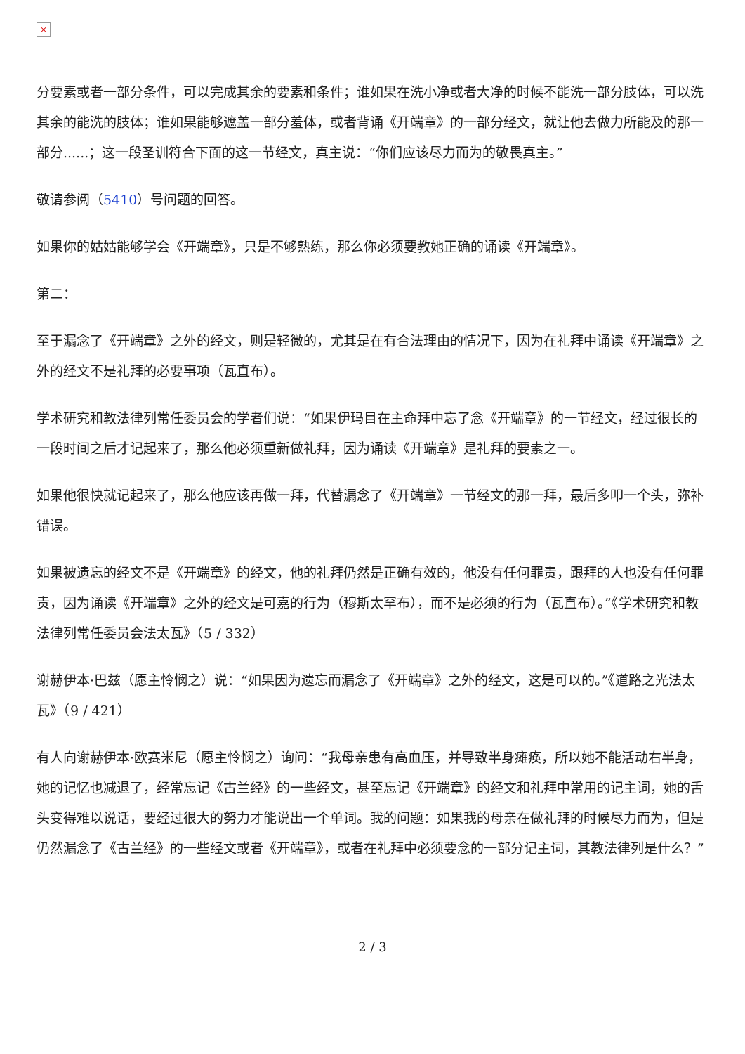×
分要素或者一部分条件，可以完成其余的要素和条件；谁如果在洗小净或者大净的时候不能洗一部分肢体，可以洗其余的能洗的肢体；谁如果能够遮盖一部分羞体，或者背诵《开端章》的一部分经文，就让他去做力所能及的那一部分......；这一段圣训符合下面的这一节经文，真主说：“你们应该尽力而为的敬畏真主。”
敬请参阅（5410）号问题的回答。
如果你的姑姑能够学会《开端章》，只是不够熟练，那么你必须要教她正确的诵读《开端章》。
第二：
至于漏念了《开端章》之外的经文，则是轻微的，尤其是在有合法理由的情况下，因为在礼拜中诵读《开端章》之外的经文不是礼拜的必要事项（瓦直布）。
学术研究和教法律列常任委员会的学者们说：“如果伊玛目在主命拜中忘了念《开端章》的一节经文，经过很长的一段时间之后才记起来了，那么他必须重新做礼拜，因为诵读《开端章》是礼拜的要素之一。
如果他很快就记起来了，那么他应该再做一拜，代替漏念了《开端章》一节经文的那一拜，最后多叩一个头，弥补错误。
如果被遗忘的经文不是《开端章》的经文，他的礼拜仍然是正确有效的，他没有任何罪责，跟拜的人也没有任何罪责，因为诵读《开端章》之外的经文是可嘉的行为（穆斯太罕布），而不是必须的行为（瓦直布）。”《学术研究和教法律列常任委员会法太瓦》（5 / 332）
谢赫伊本·巴兹（愿主怜悯之）说：“如果因为遗忘而漏念了《开端章》之外的经文，这是可以的。”《道路之光法太瓦》（9 / 421）
有人向谢赫伊本·欧赛米尼（愿主怜悯之）询问：“我母亲患有高血压，并导致半身瘫痪，所以她不能活动右半身，她的记忆也减退了，经常忘记《古兰经》的一些经文，甚至忘记《开端章》的经文和礼拜中常用的记主词，她的舌头变得难以说话，要经过很大的努力才能说出一个单词。我的问题：如果我的母亲在做礼拜的时候尽力而为，但是仍然漏念了《古兰经》的一些经文或者《开端章》，或者在礼拜中必须要念的一部分记主词，其教法律列是什么？”
2 / 3